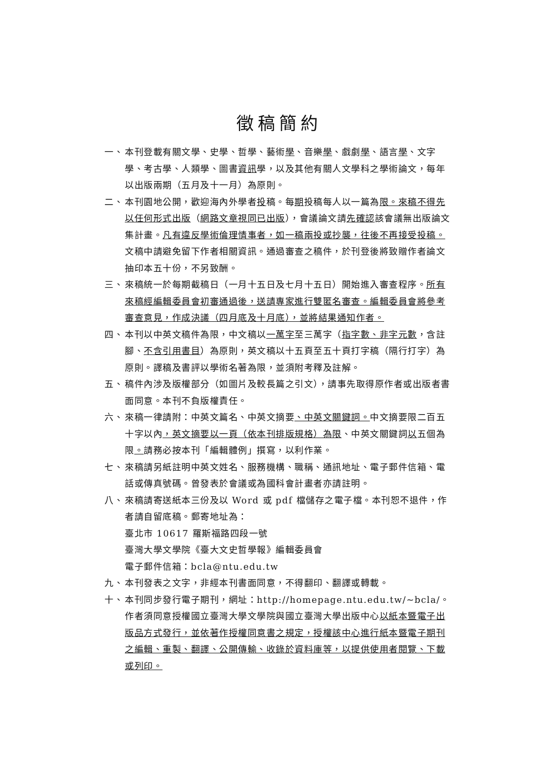徵稿簡約
一、 本刊登載有關文學、史學、哲學、藝術學、音樂學、戲劇學、語言學、文字學、考古學、人類學、圖書資訊學，以及其他有關人文學科之學術論文，每年以出版兩期（五月及十一月）為原則。
二、 本刊園地公開，歡迎海內外學者投稿。每期投稿每人以一篇為限。來稿不得先以任何形式出版（網路文章視同已出版），會議論文請先確認該會議無出版論文集計畫。凡有違反學術倫理情事者，如一稿兩投或抄襲，往後不再接受投稿。文稿中請避免留下作者相關資訊。通過審查之稿件，於刊登後將致贈作者論文抽印本五十份，不另致酬。
三、 來稿統一於每期截稿日（一月十五日及七月十五日）開始進入審查程序。所有來稿經編輯委員會初審通過後，送請專家進行雙匿名審查。編輯委員會將參考審查意見，作成決議（四月底及十月底），並將結果通知作者。
四、 本刊以中英文稿件為限，中文稿以一萬字至三萬字（指字數、非字元數，含註腳、不含引用書目）為原則，英文稿以十五頁至五十頁打字稿（隔行打字）為原則。譯稿及書評以學術名著為限，並須附考釋及註解。
五、 稿件內涉及版權部分（如圖片及較長篇之引文），請事先取得原作者或出版者書面同意。本刊不負版權責任。
六、 來稿一律請附：中英文篇名、中英文摘要、中英文關鍵詞。中文摘要限二百五十字以內，英文摘要以一頁（依本刊排版規格）為限、中英文關鍵詞以五個為限。請務必按本刊「編輯體例」撰寫，以利作業。
七、 來稿請另紙註明中英文姓名、服務機構、職稱、通訊地址、電子郵件信箱、電話或傳真號碼。曾發表於會議或為國科會計畫者亦請註明。
八、 來稿請寄送紙本三份及以 Word 或 pdf 檔儲存之電子檔。本刊恕不退件，作者請自留底稿。郵寄地址為：
臺北市 10617 羅斯福路四段一號
臺灣大學文學院《臺大文史哲學報》編輯委員會
電子郵件信箱：bcla@ntu.edu.tw
九、 本刊發表之文字，非經本刊書面同意，不得翻印、翻譯或轉載。
十、 本刊同步發行電子期刊，網址：http://homepage.ntu.edu.tw/~bcla/。作者須同意授權國立臺灣大學文學院與國立臺灣大學出版中心以紙本暨電子出版品方式發行，並依著作授權同意書之規定，授權該中心進行紙本暨電子期刊之編輯、重製、翻譯、公開傳輸、收錄於資料庫等，以提供使用者閱覽、下載或列印。